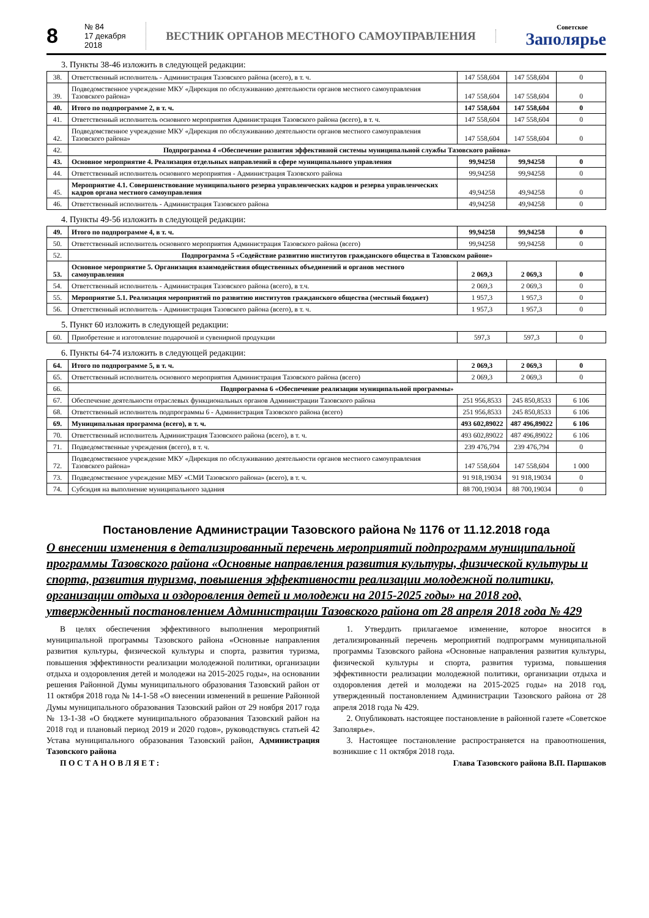8
№ 84
17 декабря 2018
ВЕСТНИК ОРГАНОВ МЕСТНОГО САМОУПРАВЛЕНИЯ
Советское
Заполярье
3. Пункты 38-46 изложить в следующей редакции:
| 38. | Ответственный исполнитель - Администрация Тазовского района (всего), в т. ч. | 147 558,604 | 147 558,604 | 0 |
| 39. | Подведомственное учреждение МКУ «Дирекция по обслуживанию деятельности органов местного самоуправления Тазовского района» | 147 558,604 | 147 558,604 | 0 |
| 40. | Итого по подпрограмме 2, в т. ч. | 147 558,604 | 147 558,604 | 0 |
| 41. | Ответственный исполнитель основного мероприятия Администрация Тазовского района (всего), в т. ч. | 147 558,604 | 147 558,604 | 0 |
| 42. | Подведомственное учреждение МКУ «Дирекция по обслуживанию деятельности органов местного самоуправления Тазовского района» | 147 558,604 | 147 558,604 | 0 |
| 42. | Подпрограмма 4 «Обеспечение развития эффективной системы муниципальной службы Тазовского района» | | | |
| 43. | Основное мероприятие 4. Реализация отдельных направлений в сфере муниципального управления | 99,94258 | 99,94258 | 0 |
| 44. | Ответственный исполнитель основного мероприятия - Администрация Тазовского района | 99,94258 | 99,94258 | 0 |
| 45. | Мероприятие 4.1. Совершенствование муниципального резерва управленческих кадров и резерва управленческих кадров органа местного самоуправления | 49,94258 | 49,94258 | 0 |
| 46. | Ответственный исполнитель - Администрация Тазовского района | 49,94258 | 49,94258 | 0 |
4. Пункты 49-56 изложить в следующей редакции:
| 49. | Итого по подпрограмме 4, в т. ч. | 99,94258 | 99,94258 | 0 |
| 50. | Ответственный исполнитель основного мероприятия Администрация Тазовского района (всего) | 99,94258 | 99,94258 | 0 |
| 52. | Подпрограмма 5 «Содействие развитию институтов гражданского общества в Тазовском районе» | | | |
| 53. | Основное мероприятие 5. Организация взаимодействия общественных объединений и органов местного самоуправления | 2 069,3 | 2 069,3 | 0 |
| 54. | Ответственный исполнитель - Администрация Тазовского района (всего), в т.ч. | 2 069,3 | 2 069,3 | 0 |
| 55. | Мероприятие 5.1. Реализация мероприятий по развитию институтов гражданского общества (местный бюджет) | 1 957,3 | 1 957,3 | 0 |
| 56. | Ответственный исполнитель - Администрация Тазовского района (всего), в т. ч. | 1 957,3 | 1 957,3 | 0 |
5. Пункт 60 изложить в следующей редакции:
| 60. | Приобретение и изготовление подарочной и сувенирной продукции | 597,3 | 597,3 | 0 |
6. Пункты 64-74 изложить в следующей редакции:
| 64. | Итого по подпрограмме 5, в т. ч. | 2 069,3 | 2 069,3 | 0 |
| 65. | Ответственный исполнитель основного мероприятия Администрация Тазовского района (всего) | 2 069,3 | 2 069,3 | 0 |
| 66. | Подпрограмма 6 «Обеспечение реализации муниципальной программы» | | | |
| 67. | Обеспечение деятельности отраслевых функциональных органов Администрации Тазовского района | 251 956,8533 | 245 850,8533 | 6 106 |
| 68. | Ответственный исполнитель подпрограммы 6 - Администрация Тазовского района (всего) | 251 956,8533 | 245 850,8533 | 6 106 |
| 69. | Муниципальная программа (всего), в т. ч. | 493 602,89022 | 487 496,89022 | 6 106 |
| 70. | Ответственный исполнитель Администрация Тазовского района (всего), в т. ч. | 493 602,89022 | 487 496,89022 | 6 106 |
| 71. | Подведомственные учреждения (всего), в т. ч. | 239 476,794 | 239 476,794 | 0 |
| 72. | Подведомственное учреждение МКУ «Дирекция по обслуживанию деятельности органов местного самоуправления Тазовского района» | 147 558,604 | 147 558,604 | 1 000 |
| 73. | Подведомственное учреждение МБУ «СМИ Тазовского района» (всего), в т. ч. | 91 918,19034 | 91 918,19034 | 0 |
| 74. | Субсидия на выполнение муниципального задания | 88 700,19034 | 88 700,19034 | 0 |
Постановление Администрации Тазовского района № 1176 от 11.12.2018 года
О внесении изменения в детализированный перечень мероприятий подпрограмм муниципальной программы Тазовского района «Основные направления развития культуры, физической культуры и спорта, развития туризма, повышения эффективности реализации молодежной политики, организации отдыха и оздоровления детей и молодежи на 2015-2025 годы» на 2018 год, утвержденный постановлением Администрации Тазовского района от 28 апреля 2018 года № 429
В целях обеспечения эффективного выполнения мероприятий муниципальной программы Тазовского района «Основные направления развития культуры, физической культуры и спорта, развития туризма, повышения эффективности реализации молодежной политики, организации отдыха и оздоровления детей и молодежи на 2015-2025 годы», на основании решения Районной Думы муниципального образования Тазовский район от 11 октября 2018 года № 14-1-58 «О внесении изменений в решение Районной Думы муниципального образования Тазовский район от 29 ноября 2017 года № 13-1-38 «О бюджете муниципального образования Тазовский район на 2018 год и плановый период 2019 и 2020 годов», руководствуясь статьей 42 Устава муниципального образования Тазовский район, Администрация Тазовского района
П О С Т А Н О В Л Я Е Т :
1. Утвердить прилагаемое изменение, которое вносится в детализированный перечень мероприятий подпрограмм муниципальной программы Тазовского района «Основные направления развития культуры, физической культуры и спорта, развития туризма, повышения эффективности реализации молодежной политики, организации отдыха и оздоровления детей и молодежи на 2015-2025 годы» на 2018 год, утвержденный постановлением Администрации Тазовского района от 28 апреля 2018 года № 429.
2. Опубликовать настоящее постановление в районной газете «Советское Заполярье».
3. Настоящее постановление распространяется на правоотношения, возникшие с 11 октября 2018 года.
Глава Тазовского района В.П. Паршаков